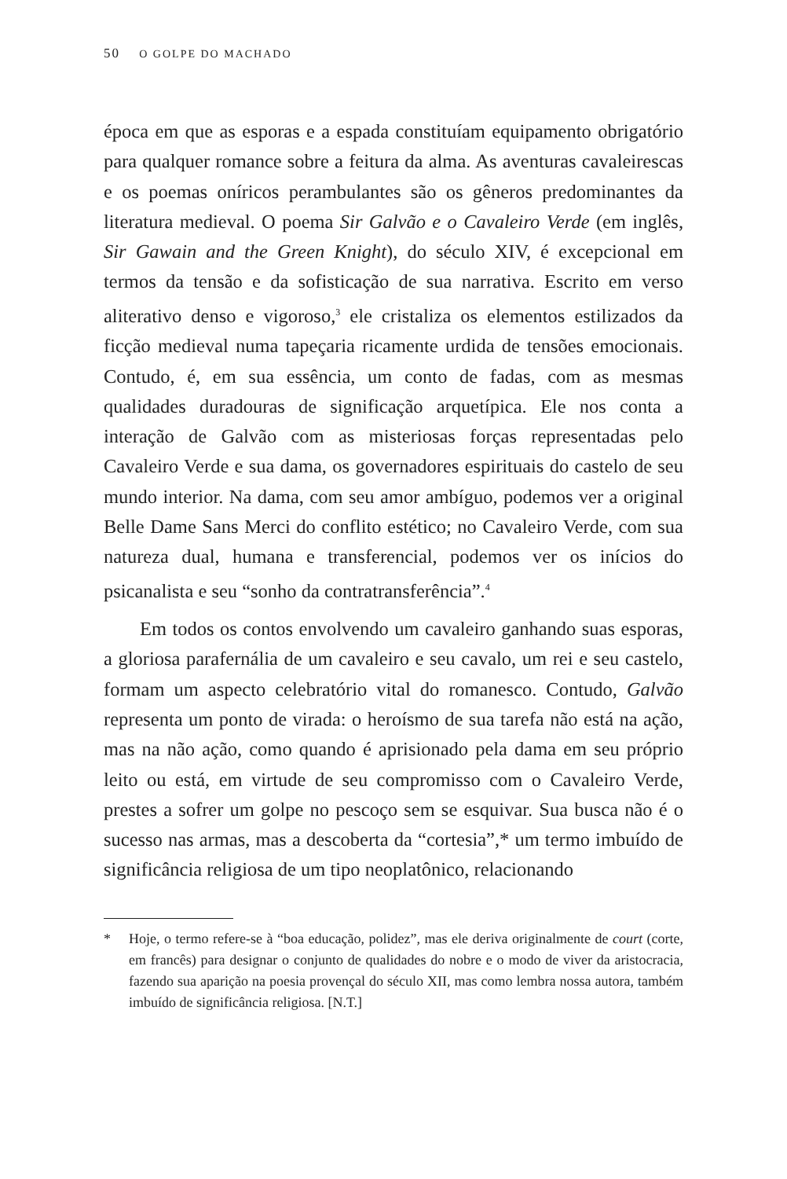50 O GOLPE DO MACHADO
época em que as esporas e a espada constituíam equipamento obrigatório para qualquer romance sobre a feitura da alma. As aventuras cavaleirescas e os poemas oníricos perambulantes são os gêneros predominantes da literatura medieval. O poema Sir Galvão e o Cavaleiro Verde (em inglês, Sir Gawain and the Green Knight), do século XIV, é excepcional em termos da tensão e da sofisticação de sua narrativa. Escrito em verso aliterativo denso e vigoroso,<sup>3</sup> ele cristaliza os elementos estilizados da ficção medieval numa tapeçaria ricamente urdida de tensões emocionais. Contudo, é, em sua essência, um conto de fadas, com as mesmas qualidades duradouras de significação arquetípica. Ele nos conta a interação de Galvão com as misteriosas forças representadas pelo Cavaleiro Verde e sua dama, os governadores espirituais do castelo de seu mundo interior. Na dama, com seu amor ambíguo, podemos ver a original Belle Dame Sans Merci do conflito estético; no Cavaleiro Verde, com sua natureza dual, humana e transferencial, podemos ver os inícios do psicanalista e seu “sonho da contratransferência”.<sup>4</sup>
Em todos os contos envolvendo um cavaleiro ganhando suas esporas, a gloriosa parafernália de um cavaleiro e seu cavalo, um rei e seu castelo, formam um aspecto celebratório vital do romanesco. Contudo, Galvão representa um ponto de virada: o heroísmo de sua tarefa não está na ação, mas na não ação, como quando é aprisionado pela dama em seu próprio leito ou está, em virtude de seu compromisso com o Cavaleiro Verde, prestes a sofrer um golpe no pescoço sem se esquivar. Sua busca não é o sucesso nas armas, mas a descoberta da “cortesia”,* um termo imbuído de significância religiosa de um tipo neoplatônico, relacionando
* Hoje, o termo refere-se à “boa educação, polidez”, mas ele deriva originalmente de court (corte, em francês) para designar o conjunto de qualidades do nobre e o modo de viver da aristocracia, fazendo sua aparição na poesia provençal do século XII, mas como lembra nossa autora, também imbuído de significância religiosa. [N.T.]